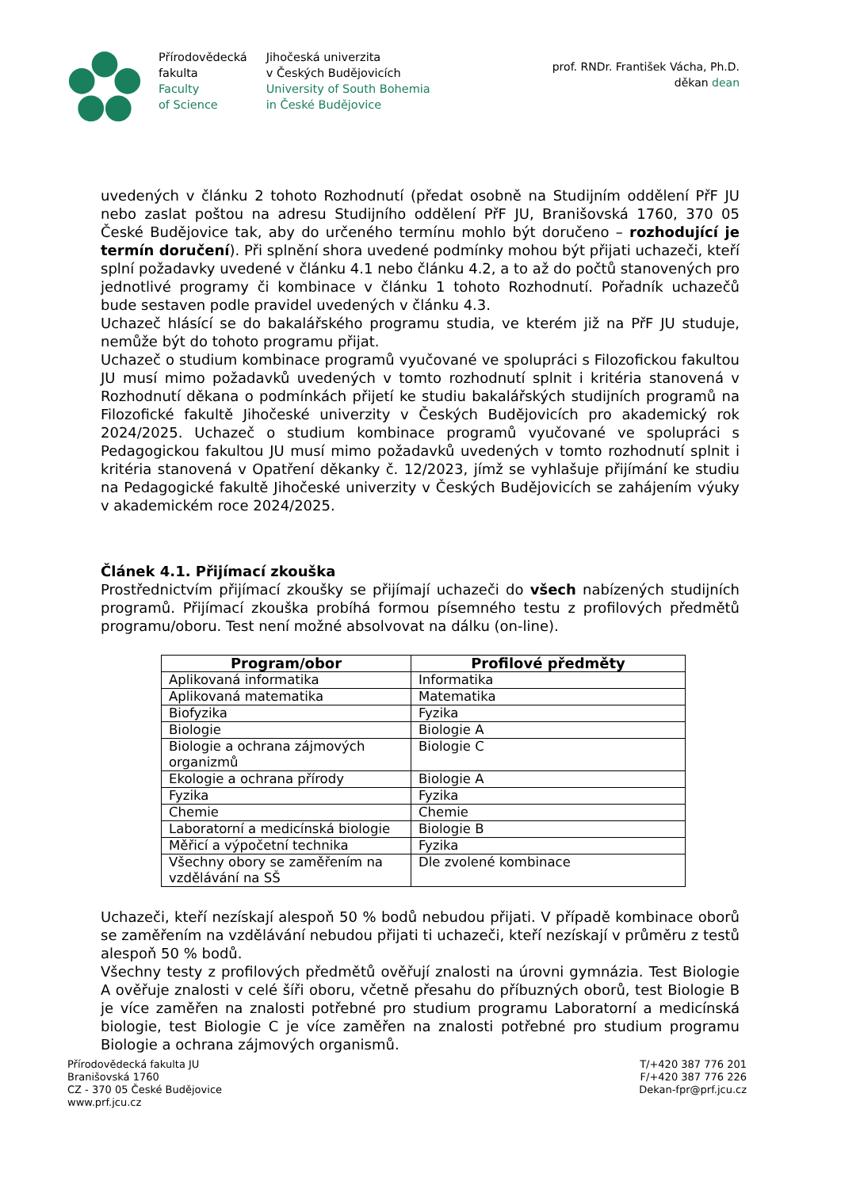Přírodovědecká
fakulta
Faculty
of Science
Jihočeská univerzita
v Českých Budějovicích
University of South Bohemia
in České Budějovice
prof. RNDr. František Vácha, Ph.D.
děkan dean
uvedených v článku 2 tohoto Rozhodnutí (předat osobně na Studijním oddělení PřF JU nebo zaslat poštou na adresu Studijního oddělení PřF JU, Branišovská 1760, 370 05 České Budějovice tak, aby do určeného termínu mohlo být doručeno – rozhodující je termín doručení). Při splnění shora uvedené podmínky mohou být přijati uchazeči, kteří splní požadavky uvedené v článku 4.1 nebo článku 4.2, a to až do počtů stanovených pro jednotlivé programy či kombinace v článku 1 tohoto Rozhodnutí. Pořadník uchazečů bude sestaven podle pravidel uvedených v článku 4.3.
Uchazeč hlásící se do bakalářského programu studia, ve kterém již na PřF JU studuje, nemůže být do tohoto programu přijat.
Uchazeč o studium kombinace programů vyučované ve spolupráci s Filozofickou fakultou JU musí mimo požadavků uvedených v tomto rozhodnutí splnit i kritéria stanovená v Rozhodnutí děkana o podmínkách přijetí ke studiu bakalářských studijních programů na Filozofické fakultě Jihočeské univerzity v Českých Budějovicích pro akademický rok 2024/2025. Uchazeč o studium kombinace programů vyučované ve spolupráci s Pedagogickou fakultou JU musí mimo požadavků uvedených v tomto rozhodnutí splnit i kritéria stanovená v Opatření děkanky č. 12/2023, jímž se vyhlašuje přijímání ke studiu na Pedagogické fakultě Jihočeské univerzity v Českých Budějovicích se zahájením výuky v akademickém roce 2024/2025.
Článek 4.1. Přijímací zkouška
Prostřednictvím přijímací zkoušky se přijímají uchazeči do všech nabízených studijních programů. Přijímací zkouška probíhá formou písemného testu z profilových předmětů programu/oboru. Test není možné absolvovat na dálku (on-line).
| Program/obor | Profilové předměty |
| --- | --- |
| Aplikovaná informatika | Informatika |
| Aplikovaná matematika | Matematika |
| Biofyzika | Fyzika |
| Biologie | Biologie A |
| Biologie a ochrana zájmových organizmů | Biologie C |
| Ekologie a ochrana přírody | Biologie A |
| Fyzika | Fyzika |
| Chemie | Chemie |
| Laboratorní a medicínská biologie | Biologie B |
| Měřicí a výpočetní technika | Fyzika |
| Všechny obory se zaměřením na vzdělávání na SŠ | Dle zvolené kombinace |
Uchazeči, kteří nezískají alespoň 50 % bodů nebudou přijati. V případě kombinace oborů se zaměřením na vzdělávání nebudou přijati ti uchazeči, kteří nezískají v průměru z testů alespoň 50 % bodů.
Všechny testy z profilových předmětů ověřují znalosti na úrovni gymnázia. Test Biologie A ověřuje znalosti v celé šíři oboru, včetně přesahu do příbuzných oborů, test Biologie B je více zaměřen na znalosti potřebné pro studium programu Laboratorní a medicínská biologie, test Biologie C je více zaměřen na znalosti potřebné pro studium programu Biologie a ochrana zájmových organismů.
Přírodovědecká fakulta JU
Branišovská 1760
CZ - 370 05 České Budějovice
www.prf.jcu.cz
T/+420 387 776 201
F/+420 387 776 226
Dekan-fpr@prf.jcu.cz